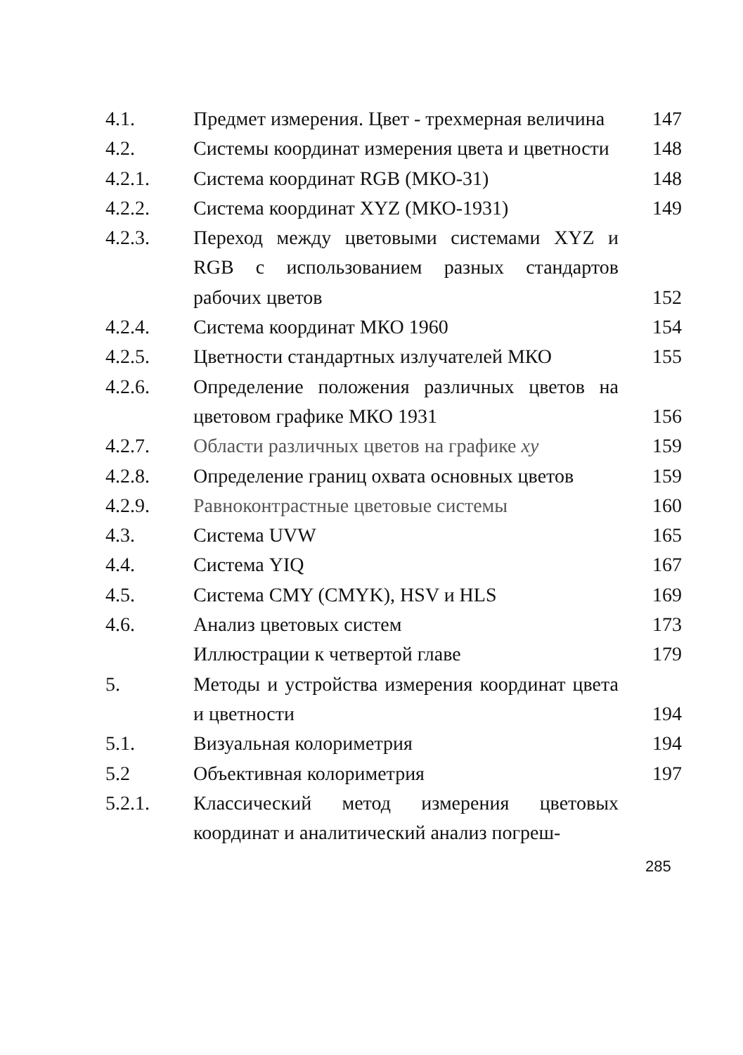| 4.1. | Предмет измерения. Цвет - трехмерная величина | 147 |
| 4.2. | Системы координат измерения цвета и цветности | 148 |
| 4.2.1. | Система координат RGB (МКО-31) | 148 |
| 4.2.2. | Система координат XYZ (МКО-1931) | 149 |
| 4.2.3. | Переход между цветовыми системами XYZ и RGB с использованием разных стандартов рабочих цветов | 152 |
| 4.2.4. | Система координат МКО 1960 | 154 |
| 4.2.5. | Цветности стандартных излучателей МКО | 155 |
| 4.2.6. | Определение положения различных цветов на цветовом графике МКО 1931 | 156 |
| 4.2.7. | Области различных цветов на графике xy | 159 |
| 4.2.8. | Определение границ охвата основных цветов | 159 |
| 4.2.9. | Равноконтрастные цветовые системы | 160 |
| 4.3. | Система UVW | 165 |
| 4.4. | Система YIQ | 167 |
| 4.5. | Система CMY (CMYK), HSV и HLS | 169 |
| 4.6. | Анализ цветовых систем | 173 |
| | Иллюстрации к четвертой главе | 179 |
| 5. | Методы и устройства измерения координат цвета и цветности | 194 |
| 5.1. | Визуальная колориметрия | 194 |
| 5.2 | Объективная колориметрия | 197 |
| 5.2.1. | Классический метод измерения цветовых координат и аналитический анализ погреш- | |
285